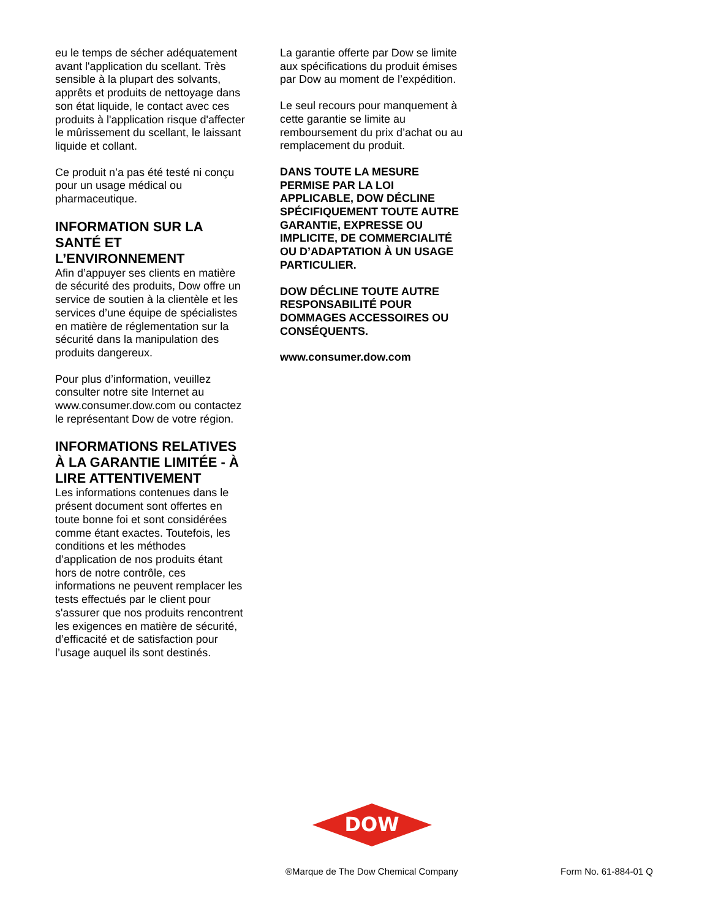eu le temps de sécher adéquatement avant l'application du scellant. Très sensible à la plupart des solvants, apprêts et produits de nettoyage dans son état liquide, le contact avec ces produits à l'application risque d'affecter le mûrissement du scellant, le laissant liquide et collant.
Ce produit n’a pas été testé ni conçu pour un usage médical ou pharmaceutique.
INFORMATION SUR LA SANTÉ ET L’ENVIRONNEMENT
Afin d’appuyer ses clients en matière de sécurité des produits, Dow offre un service de soutien à la clientèle et les services d’une équipe de spécialistes en matière de réglementation sur la sécurité dans la manipulation des produits dangereux.
Pour plus d’information, veuillez consulter notre site Internet au www.consumer.dow.com ou contactez le représentant Dow de votre région.
INFORMATIONS RELATIVES À LA GARANTIE LIMITÉE - À LIRE ATTENTIVEMENT
Les informations contenues dans le présent document sont offertes en toute bonne foi et sont considérées comme étant exactes. Toutefois, les conditions et les méthodes d’application de nos produits étant hors de notre contrôle, ces informations ne peuvent remplacer les tests effectués par le client pour s'assurer que nos produits rencontrent les exigences en matière de sécurité, d’efficacité et de satisfaction pour l’usage auquel ils sont destinés.
La garantie offerte par Dow se limite aux spécifications du produit émises par Dow au moment de l’expédition.
Le seul recours pour manquement à cette garantie se limite au remboursement du prix d’achat ou au remplacement du produit.
DANS TOUTE LA MESURE PERMISE PAR LA LOI APPLICABLE, DOW DÉCLINE SPÉCIFIQUEMENT TOUTE AUTRE GARANTIE, EXPRESSE OU IMPLICITE, DE COMMERCIALITÉ OU D’ADAPTATION À UN USAGE PARTICULIER.
DOW DÉCLINE TOUTE AUTRE RESPONSABILITÉ POUR DOMMAGES ACCESSOIRES OU CONSÉQUENTS.
www.consumer.dow.com
DOW
®
®Marque de The Dow Chemical Company Form No. 61-884-01 Q